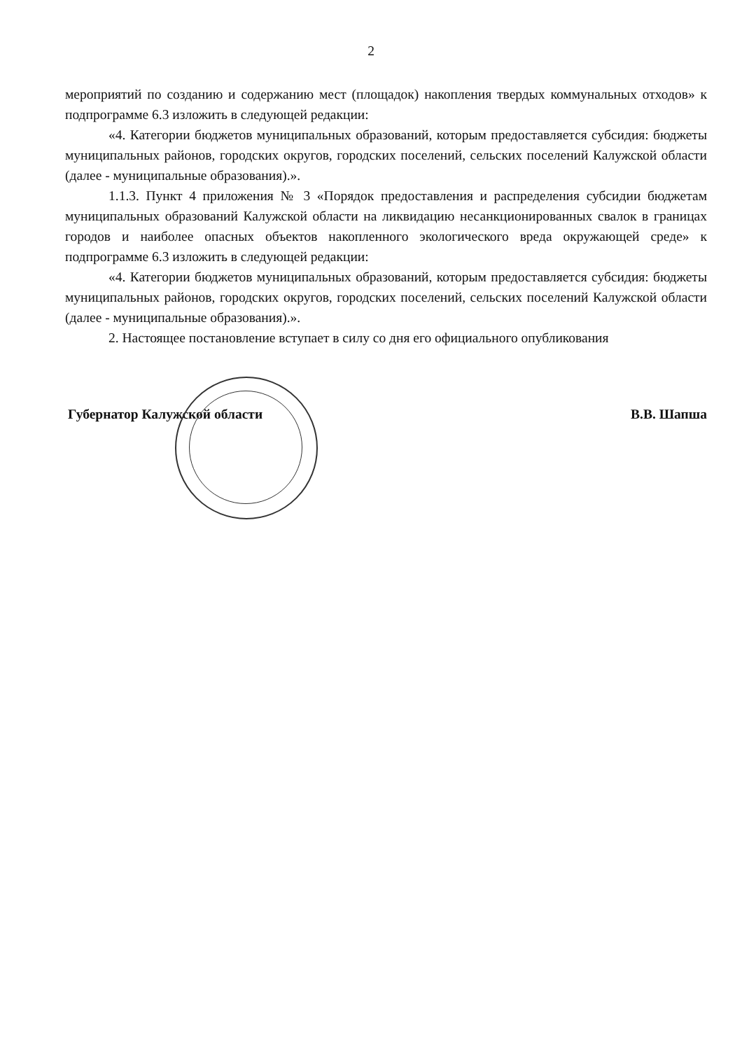2
мероприятий по созданию и содержанию мест (площадок) накопления твердых коммунальных отходов» к подпрограмме 6.3 изложить в следующей редакции:
«4. Категории бюджетов муниципальных образований, которым предоставляется субсидия: бюджеты муниципальных районов, городских округов, городских поселений, сельских поселений Калужской области (далее - муниципальные образования).».
1.1.3. Пункт 4 приложения № 3 «Порядок предоставления и распределения субсидии бюджетам муниципальных образований Калужской области на ликвидацию несанкционированных свалок в границах городов и наиболее опасных объектов накопленного экологического вреда окружающей среде» к подпрограмме 6.3 изложить в следующей редакции:
«4. Категории бюджетов муниципальных образований, которым предоставляется субсидия: бюджеты муниципальных районов, городских округов, городских поселений, сельских поселений Калужской области (далее - муниципальные образования).».
2. Настоящее постановление вступает в силу со дня его официального опубликования
Губернатор Калужской области В.В. Шапша